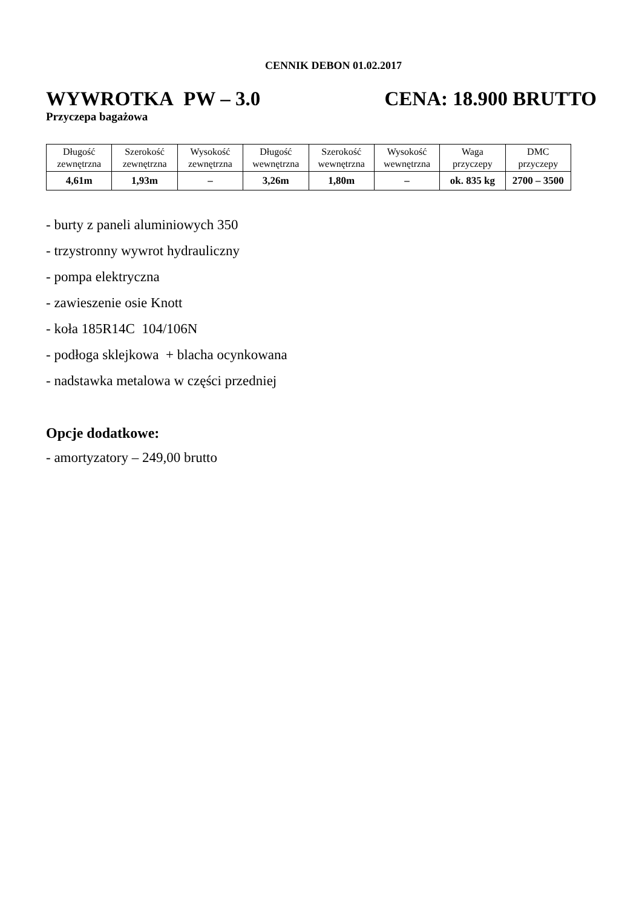CENNIK DEBON 01.02.2017
WYWROTKA PW – 3.0 CENA: 18.900 BRUTTO
Przyczepa bagażowa
| Długość zewnętrzna | Szerokość zewnętrzna | Wysokość zewnętrzna | Długość wewnętrzna | Szerokość wewnętrzna | Wysokość wewnętrzna | Waga przyczepy | DMC przyczepy |
| --- | --- | --- | --- | --- | --- | --- | --- |
| 4,61m | 1,93m | – | 3,26m | 1,80m | – | ok. 835 kg | 2700 – 3500 |
- burty z paneli aluminiowych 350
- trzystronny wywrot hydrauliczny
- pompa elektryczna
- zawieszenie osie Knott
- koła 185R14C 104/106N
- podłoga sklejkowa + blacha ocynkowana
- nadstawka metalowa w części przedniej
Opcje dodatkowe:
- amortyzatory – 249,00 brutto